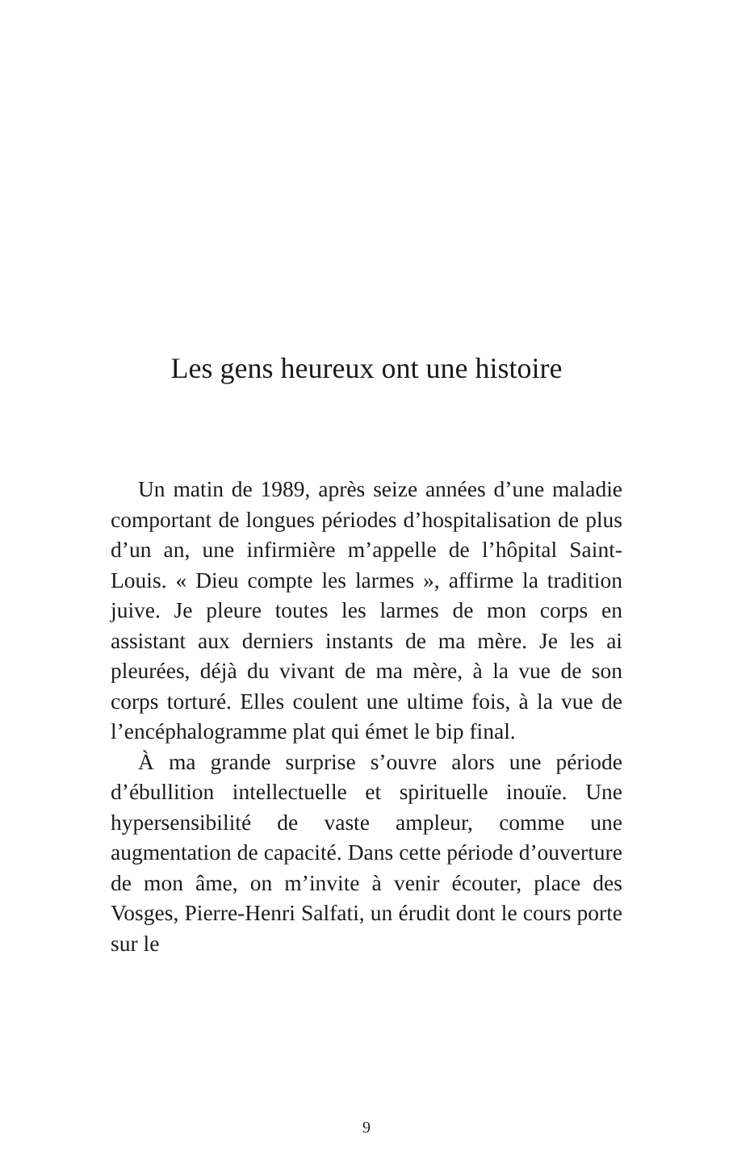Les gens heureux ont une histoire
Un matin de 1989, après seize années d’une maladie comportant de longues périodes d’hospitalisation de plus d’un an, une infirmière m’appelle de l’hôpital Saint-Louis. « Dieu compte les larmes », affirme la tradition juive. Je pleure toutes les larmes de mon corps en assistant aux derniers instants de ma mère. Je les ai pleurées, déjà du vivant de ma mère, à la vue de son corps torturé. Elles coulent une ultime fois, à la vue de l’encéphalogramme plat qui émet le bip final.
À ma grande surprise s’ouvre alors une période d’ébullition intellectuelle et spirituelle inouïe. Une hypersensibilité de vaste ampleur, comme une augmentation de capacité. Dans cette période d’ouverture de mon âme, on m’invite à venir écouter, place des Vosges, Pierre-Henri Salfati, un érudit dont le cours porte sur le
9